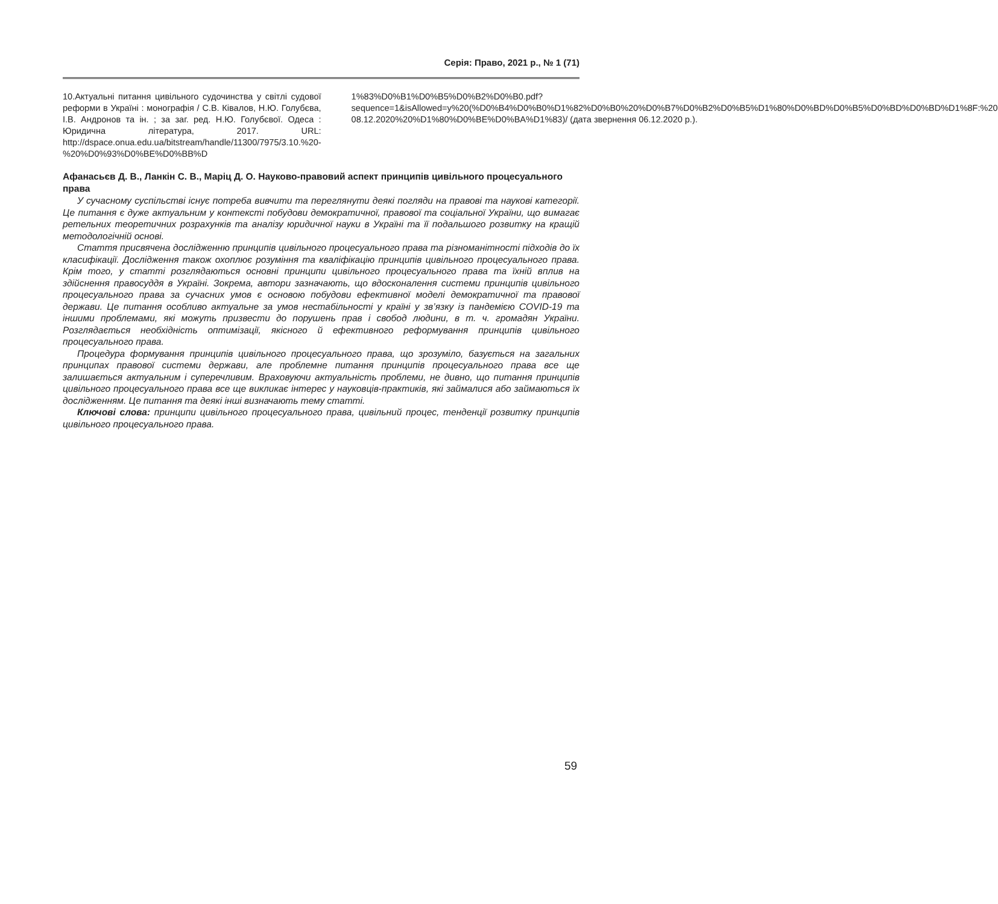Серія: Право, 2021 р., № 1 (71)
10.Актуальні питання цивільного судочинства у світлі судової реформи в Україні : монографія / С.В. Ківалов, Н.Ю. Голубєва, І.В. Андронов та ін. ; за заг. ред. Н.Ю. Голубєвої. Одеса : Юридична література, 2017. URL: http://dspace.onua.edu.ua/bitstream/handle/11300/7975/3.10.%20-%20%D0%93%D0%BE%D0%BB%D
1%83%D0%B1%D0%B5%D0%B2%D0%B0.pdf?sequence=1&isAllowed=y%20(%D0%B4%D0%B0%D1%82%D0%B0%20%D0%B7%D0%B2%D0%B5%D1%80%D0%BD%D0%B5%D0%BD%D0%BD%D1%8F:%20 08.12.2020%20%D1%80%D0%BE%D0%BA%D1%83)/ (дата звернення 06.12.2020 р.).
Афанасьєв Д. В., Ланкін С. В., Маріц Д. О. Науково-правовий аспект принципів цивільного процесуального права
У сучасному суспільстві існує потреба вивчити та переглянути деякі погляди на правові та наукові категорії. Це питання є дуже актуальним у контексті побудови демократичної, правової та соціальної України, що вимагає ретельних теоретичних розрахунків та аналізу юридичної науки в Україні та її подальшого розвитку на кращій методологічній основі.
Стаття присвячена дослідженню принципів цивільного процесуального права та різноманітності підходів до їх класифікації. Дослідження також охоплює розуміння та кваліфікацію принципів цивільного процесуального права. Крім того, у статті розглядаються основні принципи цивільного процесуального права та їхній вплив на здійснення правосуддя в Україні. Зокрема, автори зазначають, що вдосконалення системи принципів цивільного процесуального права за сучасних умов є основою побудови ефективної моделі демократичної та правової держави. Це питання особливо актуальне за умов нестабільності у країні у зв’язку із пандемією COVID-19 та іншими проблемами, які можуть призвести до порушень прав і свобод людини, в т. ч. громадян України. Розглядається необхідність оптимізації, якісного й ефективного реформування принципів цивільного процесуального права.
Процедура формування принципів цивільного процесуального права, що зрозуміло, базується на загальних принципах правової системи держави, але проблемне питання принципів процесуального права все ще залишається актуальним і суперечливим. Враховуючи актуальність проблеми, не дивно, що питання принципів цивільного процесуального права все ще викликає інтерес у науковців-практиків, які займалися або займаються їх дослідженням. Це питання та деякі інші визначають тему статті.
Ключові слова: принципи цивільного процесуального права, цивільний процес, тенденції розвитку принципів цивільного процесуального права.
59